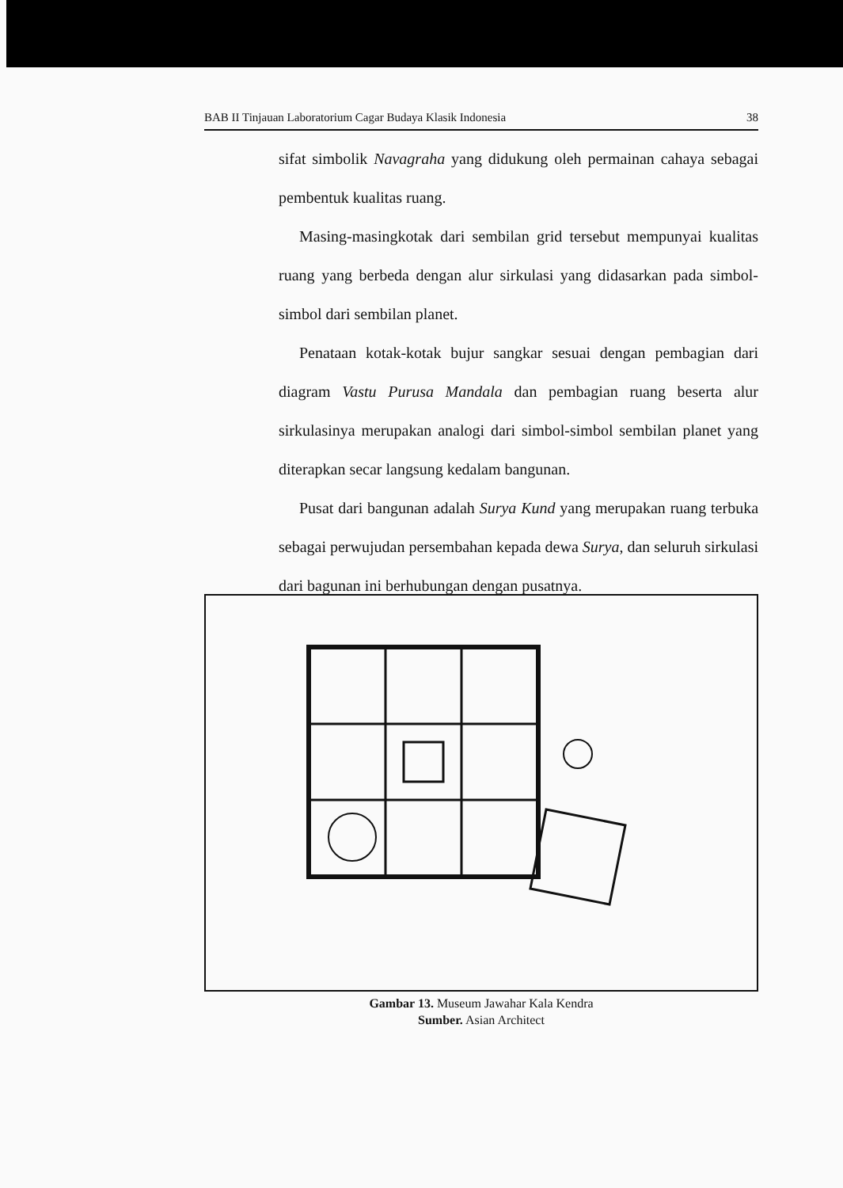BAB II Tinjauan Laboratorium Cagar Budaya Klasik Indonesia 38
sifat simbolik Navagraha yang didukung oleh permainan cahaya sebagai pembentuk kualitas ruang.
Masing-masingkotak dari sembilan grid tersebut mempunyai kualitas ruang yang berbeda dengan alur sirkulasi yang didasarkan pada simbol-simbol dari sembilan planet.
Penataan kotak-kotak bujur sangkar sesuai dengan pembagian dari diagram Vastu Purusa Mandala dan pembagian ruang beserta alur sirkulasinya merupakan analogi dari simbol-simbol sembilan planet yang diterapkan secar langsung kedalam bangunan.
Pusat dari bangunan adalah Surya Kund yang merupakan ruang terbuka sebagai perwujudan persembahan kepada dewa Surya, dan seluruh sirkulasi dari bagunan ini berhubungan dengan pusatnya.
Gambar 13. Museum Jawahar Kala Kendra
Sumber. Asian Architect